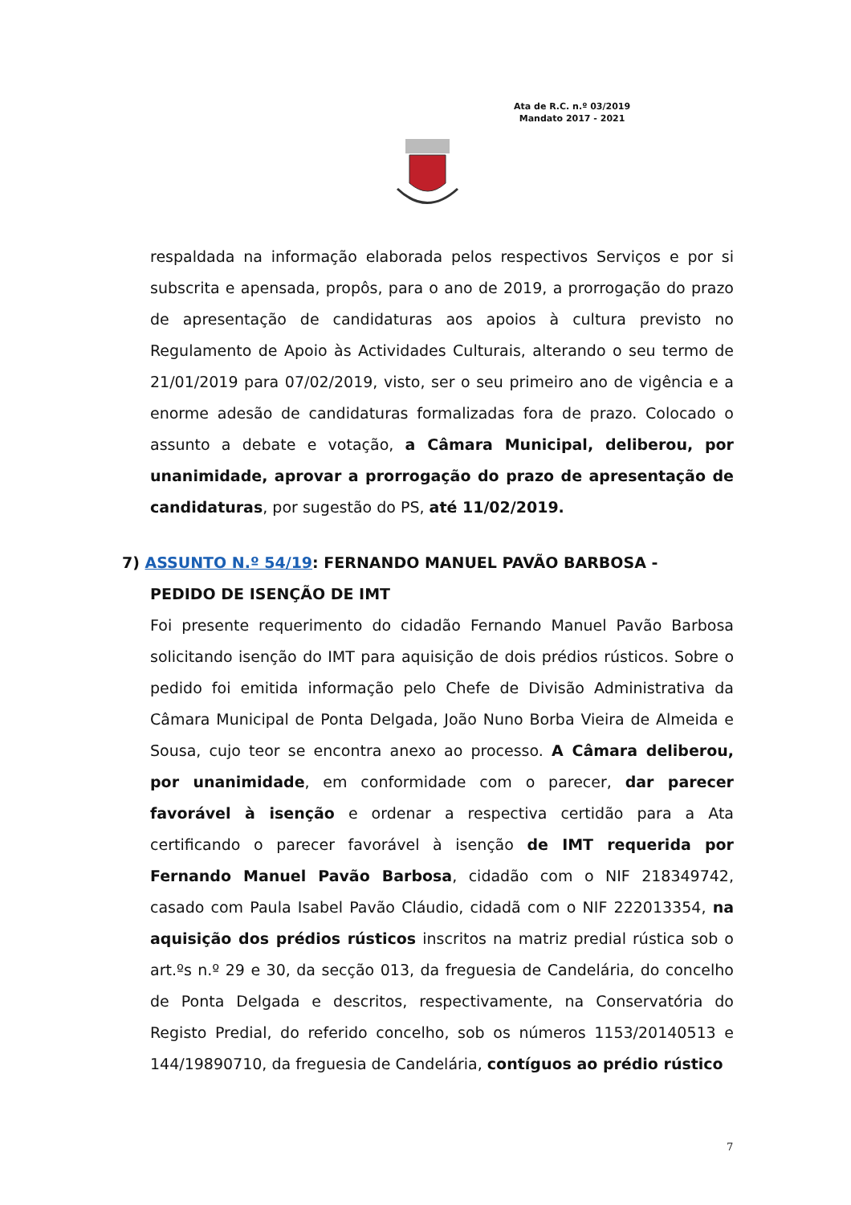Ata de R.C. n.º 03/2019
Mandato 2017 - 2021
respaldada na informação elaborada pelos respectivos Serviços e por si subscrita e apensada, propôs, para o ano de 2019, a prorrogação do prazo de apresentação de candidaturas aos apoios à cultura previsto no Regulamento de Apoio às Actividades Culturais, alterando o seu termo de 21/01/2019 para 07/02/2019, visto, ser o seu primeiro ano de vigência e a enorme adesão de candidaturas formalizadas fora de prazo. Colocado o assunto a debate e votação, a Câmara Municipal, deliberou, por unanimidade, aprovar a prorrogação do prazo de apresentação de candidaturas, por sugestão do PS, até 11/02/2019.
7) ASSUNTO N.º 54/19: FERNANDO MANUEL PAVÃO BARBOSA -
PEDIDO DE ISENÇÃO DE IMT
Foi presente requerimento do cidadão Fernando Manuel Pavão Barbosa solicitando isenção do IMT para aquisição de dois prédios rústicos. Sobre o pedido foi emitida informação pelo Chefe de Divisão Administrativa da Câmara Municipal de Ponta Delgada, João Nuno Borba Vieira de Almeida e Sousa, cujo teor se encontra anexo ao processo. A Câmara deliberou, por unanimidade, em conformidade com o parecer, dar parecer favorável à isenção e ordenar a respectiva certidão para a Ata certificando o parecer favorável à isenção de IMT requerida por Fernando Manuel Pavão Barbosa, cidadão com o NIF 218349742, casado com Paula Isabel Pavão Cláudio, cidadã com o NIF 222013354, na aquisição dos prédios rústicos inscritos na matriz predial rústica sob o art.ºs n.º 29 e 30, da secção 013, da freguesia de Candelária, do concelho de Ponta Delgada e descritos, respectivamente, na Conservatória do Registo Predial, do referido concelho, sob os números 1153/20140513 e 144/19890710, da freguesia de Candelária, contíguos ao prédio rústico
7